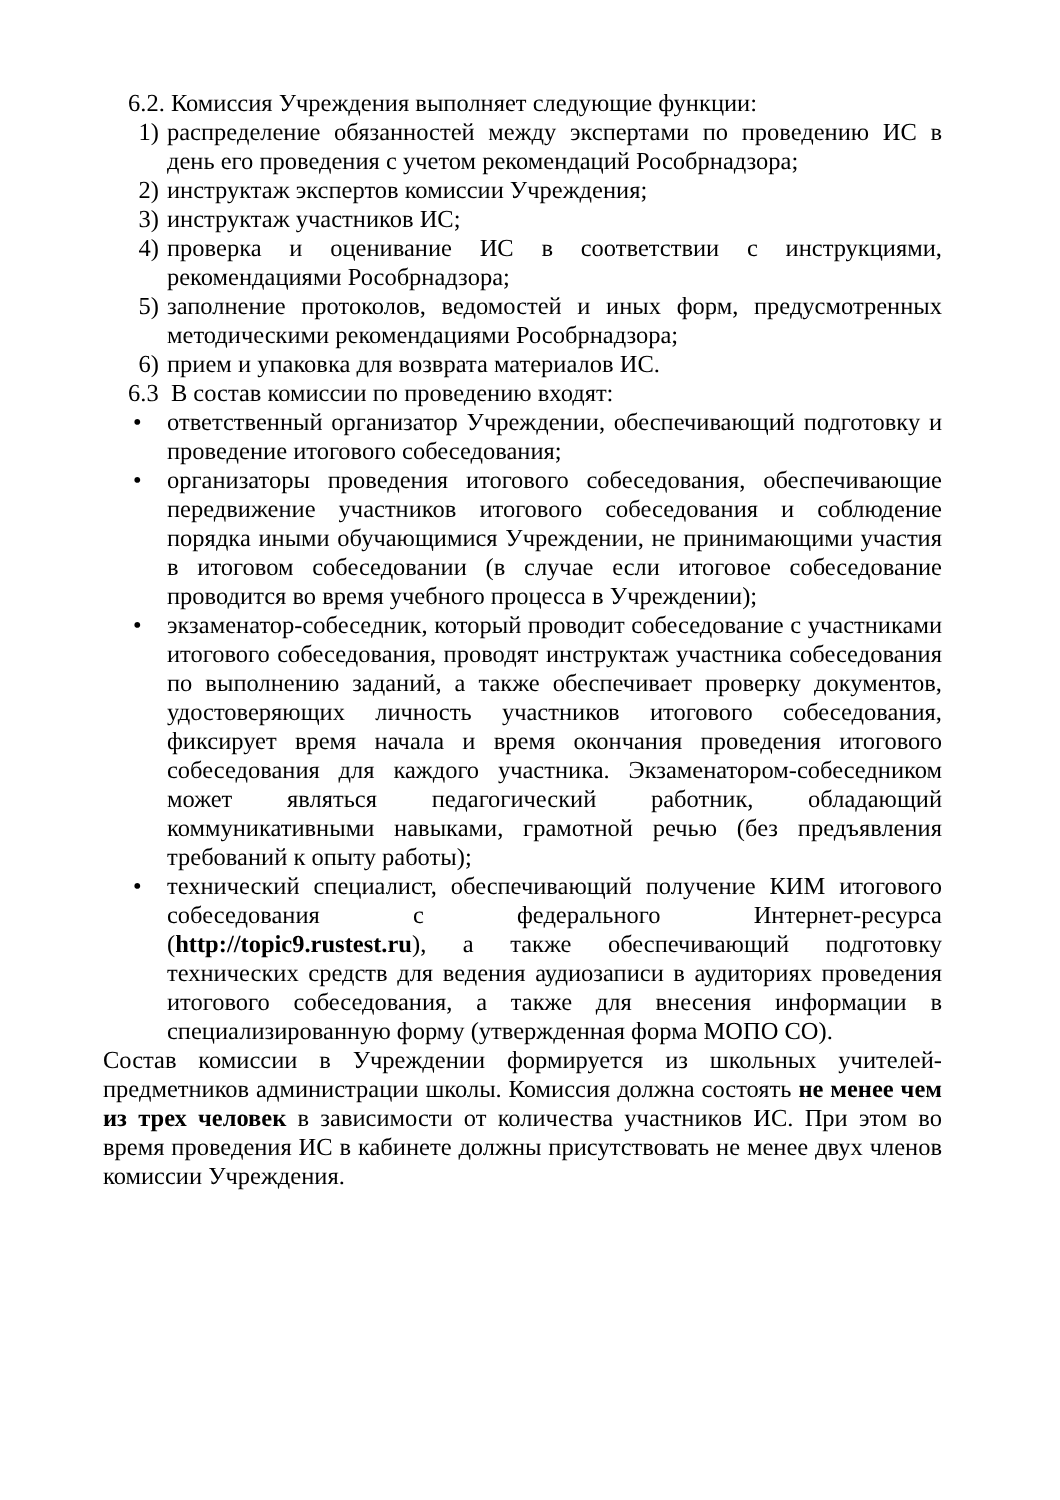6.2. Комиссия Учреждения выполняет следующие функции:
1) распределение обязанностей между экспертами по проведению ИС в день его проведения с учетом рекомендаций Рособрнадзора;
2) инструктаж экспертов комиссии Учреждения;
3) инструктаж участников ИС;
4) проверка и оценивание ИС в соответствии с инструкциями, рекомендациями Рособрнадзора;
5) заполнение протоколов, ведомостей и иных форм, предусмотренных методическими рекомендациями Рособрнадзора;
6) прием и упаковка для возврата материалов ИС.
6.3 В состав комиссии по проведению входят:
• ответственный организатор Учреждении, обеспечивающий подготовку и проведение итогового собеседования;
• организаторы проведения итогового собеседования, обеспечивающие передвижение участников итогового собеседования и соблюдение порядка иными обучающимися Учреждении, не принимающими участия в итоговом собеседовании (в случае если итоговое собеседование проводится во время учебного процесса в Учреждении);
• экзаменатор-собеседник, который проводит собеседование с участниками итогового собеседования, проводят инструктаж участника собеседования по выполнению заданий, а также обеспечивает проверку документов, удостоверяющих личность участников итогового собеседования, фиксирует время начала и время окончания проведения итогового собеседования для каждого участника. Экзаменатором-собеседником может являться педагогический работник, обладающий коммуникативными навыками, грамотной речью (без предъявления требований к опыту работы);
• технический специалист, обеспечивающий получение КИМ итогового собеседования с федерального Интернет-ресурса (http://topic9.rustest.ru), а также обеспечивающий подготовку технических средств для ведения аудиозаписи в аудиториях проведения итогового собеседования, а также для внесения информации в специализированную форму (утвержденная форма МОПО СО).
Состав комиссии в Учреждении формируется из школьных учителей-предметников администрации школы. Комиссия должна состоять не менее чем из трех человек в зависимости от количества участников ИС. При этом во время проведения ИС в кабинете должны присутствовать не менее двух членов комиссии Учреждения.